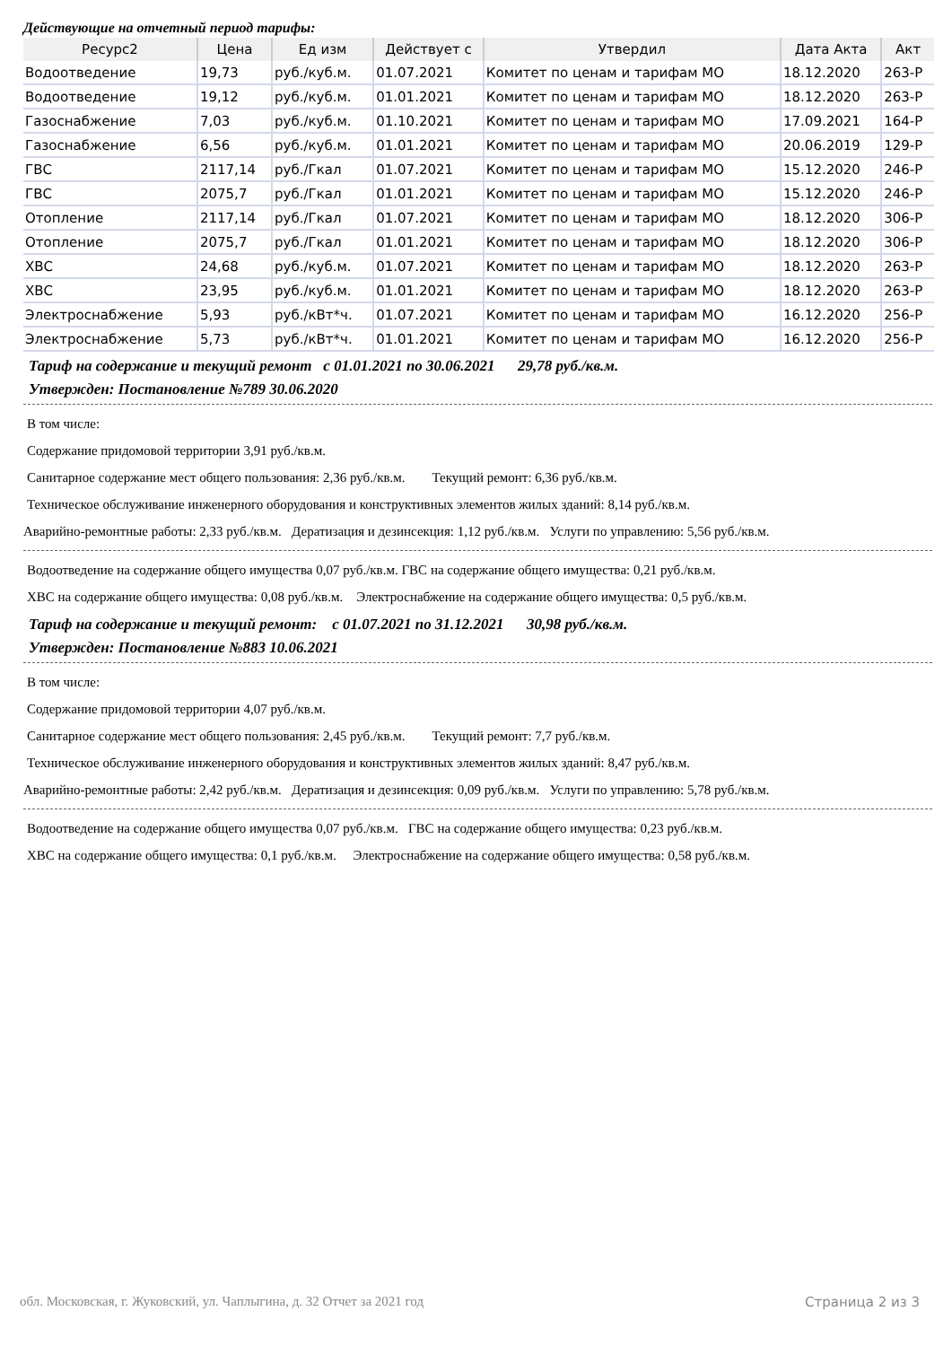Действующие на отчетный период тарифы:
| Ресурс2 | Цена | Ед изм | Действует с | Утвердил | Дата Акта | Акт |
| --- | --- | --- | --- | --- | --- | --- |
| Водоотведение | 19,73 | руб./куб.м. | 01.07.2021 | Комитет по ценам и тарифам МО | 18.12.2020 | 263-Р |
| Водоотведение | 19,12 | руб./куб.м. | 01.01.2021 | Комитет по ценам и тарифам МО | 18.12.2020 | 263-Р |
| Газоснабжение | 7,03 | руб./куб.м. | 01.10.2021 | Комитет по ценам и тарифам МО | 17.09.2021 | 164-Р |
| Газоснабжение | 6,56 | руб./куб.м. | 01.01.2021 | Комитет по ценам и тарифам МО | 20.06.2019 | 129-Р |
| ГВС | 2117,14 | руб./Гкал | 01.07.2021 | Комитет по ценам и тарифам МО | 15.12.2020 | 246-Р |
| ГВС | 2075,7 | руб./Гкал | 01.01.2021 | Комитет по ценам и тарифам МО | 15.12.2020 | 246-Р |
| Отопление | 2117,14 | руб./Гкал | 01.07.2021 | Комитет по ценам и тарифам МО | 18.12.2020 | 306-Р |
| Отопление | 2075,7 | руб./Гкал | 01.01.2021 | Комитет по ценам и тарифам МО | 18.12.2020 | 306-Р |
| ХВС | 24,68 | руб./куб.м. | 01.07.2021 | Комитет по ценам и тарифам МО | 18.12.2020 | 263-Р |
| ХВС | 23,95 | руб./куб.м. | 01.01.2021 | Комитет по ценам и тарифам МО | 18.12.2020 | 263-Р |
| Электроснабжение | 5,93 | руб./кВт*ч. | 01.07.2021 | Комитет по ценам и тарифам МО | 16.12.2020 | 256-Р |
| Электроснабжение | 5,73 | руб./кВт*ч. | 01.01.2021 | Комитет по ценам и тарифам МО | 16.12.2020 | 256-Р |
Тариф на содержание и текущий ремонт с 01.01.2021 по 30.06.2021 29,78 руб./кв.м.
Утвержден: Постановление №789 30.06.2020
В том числе:
Содержание придомовой территории 3,91 руб./кв.м.
Санитарное содержание мест общего пользования: 2,36 руб./кв.м. Текущий ремонт: 6,36 руб./кв.м.
Техническое обслуживание инженерного оборудования и конструктивных элементов жилых зданий: 8,14 руб./кв.м.
Аварийно-ремонтные работы: 2,33 руб./кв.м. Дератизация и дезинсекция: 1,12 руб./кв.м. Услуги по управлению: 5,56 руб./кв.м.
Водоотведение на содержание общего имущества 0,07 руб./кв.м. ГВС на содержание общего имущества: 0,21 руб./кв.м.
ХВС на содержание общего имущества: 0,08 руб./кв.м. Электроснабжение на содержание общего имущества: 0,5 руб./кв.м.
Тариф на содержание и текущий ремонт: с 01.07.2021 по 31.12.2021 30,98 руб./кв.м.
Утвержден: Постановление №883 10.06.2021
В том числе:
Содержание придомовой территории 4,07 руб./кв.м.
Санитарное содержание мест общего пользования: 2,45 руб./кв.м. Текущий ремонт: 7,7 руб./кв.м.
Техническое обслуживание инженерного оборудования и конструктивных элементов жилых зданий: 8,47 руб./кв.м.
Аварийно-ремонтные работы: 2,42 руб./кв.м. Дератизация и дезинсекция: 0,09 руб./кв.м. Услуги по управлению: 5,78 руб./кв.м.
Водоотведение на содержание общего имущества 0,07 руб./кв.м. ГВС на содержание общего имущества: 0,23 руб./кв.м.
ХВС на содержание общего имущества: 0,1 руб./кв.м. Электроснабжение на содержание общего имущества: 0,58 руб./кв.м.
обл. Московская, г. Жуковский, ул. Чаплыгина, д. 32 Отчет за 2021 год Страница 2 из 3